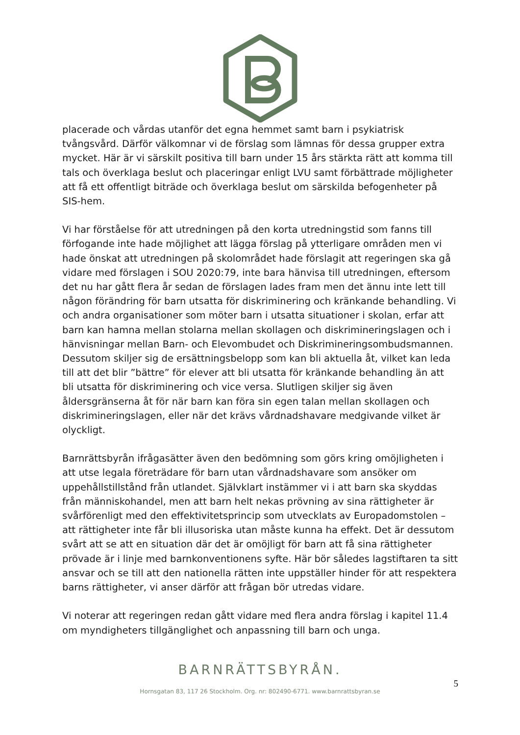placerade och vårdas utanför det egna hemmet samt barn i psykiatrisk tvångsvård. Därför välkomnar vi de förslag som lämnas för dessa grupper extra mycket. Här är vi särskilt positiva till barn under 15 års stärkta rätt att komma till tals och överklaga beslut och placeringar enligt LVU samt förbättrade möjligheter att få ett offentligt biträde och överklaga beslut om särskilda befogenheter på SIS-hem.
Vi har förståelse för att utredningen på den korta utredningstid som fanns till förfogande inte hade möjlighet att lägga förslag på ytterligare områden men vi hade önskat att utredningen på skolområdet hade förslagit att regeringen ska gå vidare med förslagen i SOU 2020:79, inte bara hänvisa till utredningen, eftersom det nu har gått flera år sedan de förslagen lades fram men det ännu inte lett till någon förändring för barn utsatta för diskriminering och kränkande behandling. Vi och andra organisationer som möter barn i utsatta situationer i skolan, erfar att barn kan hamna mellan stolarna mellan skollagen och diskrimineringslagen och i hänvisningar mellan Barn- och Elevombudet och Diskrimineringsombudsmannen. Dessutom skiljer sig de ersättningsbelopp som kan bli aktuella åt, vilket kan leda till att det blir ”bättre” för elever att bli utsatta för kränkande behandling än att bli utsatta för diskriminering och vice versa. Slutligen skiljer sig även åldersgränserna åt för när barn kan föra sin egen talan mellan skollagen och diskrimineringslagen, eller när det krävs vårdnadshavare medgivande vilket är olyckligt.
Barnrättsbyrån ifrågasätter även den bedömning som görs kring omöjligheten i att utse legala företrädare för barn utan vårdnadshavare som ansöker om uppehållstillstånd från utlandet. Självklart instämmer vi i att barn ska skyddas från människohandel, men att barn helt nekas prövning av sina rättigheter är svårförenligt med den effektivitetsprincip som utvecklats av Europadomstolen – att rättigheter inte får bli illusoriska utan måste kunna ha effekt. Det är dessutom svårt att se att en situation där det är omöjligt för barn att få sina rättigheter prövade är i linje med barnkonventionens syfte. Här bör således lagstiftaren ta sitt ansvar och se till att den nationella rätten inte uppställer hinder för att respektera barns rättigheter, vi anser därför att frågan bör utredas vidare.
Vi noterar att regeringen redan gått vidare med flera andra förslag i kapitel 11.4 om myndigheters tillgänglighet och anpassning till barn och unga.
BARNRÄTTSBYRÅN.
Hornsgatan 83, 117 26 Stockholm. Org. nr: 802490-6771. www.barnrattsbyran.se
5